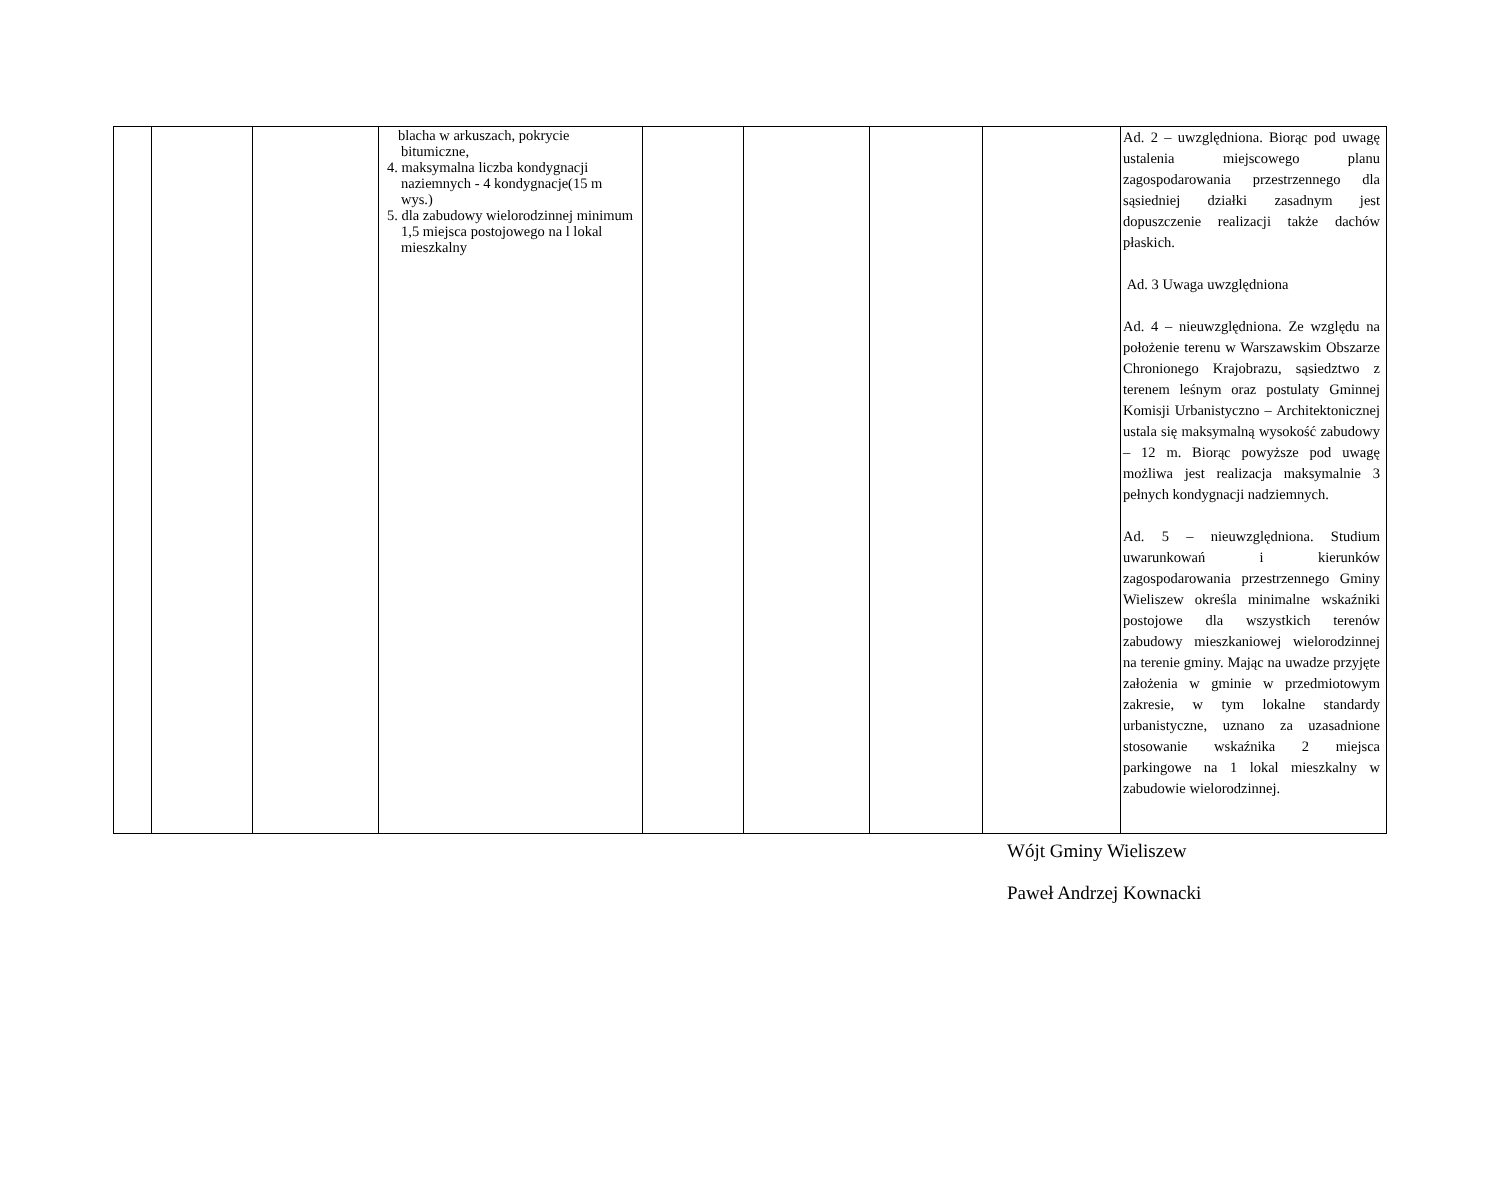| | | | blacha w arkuszach, pokrycie bitumiczne, 4. maksymalna liczba kondygnacji naziemnych - 4 kondygnacje(15 m wys.) 5. dla zabudowy wielorodzinnej minimum 1,5 miejsca postojowego na l lokal mieszkalny | | | | | Ad. 2 – uwzględniona. Biorąc pod uwagę ustalenia miejscowego planu zagospodarowania przestrzennego dla sąsiedniej działki zasadnym jest dopuszczenie realizacji także dachów płaskich. Ad. 3 Uwaga uwzględniona Ad. 4 – nieuwzględniona. Ze względu na położenie terenu w Warszawskim Obszarze Chronionego Krajobrazu, sąsiedztwo z terenem leśnym oraz postulaty Gminnej Komisji Urbanistyczno – Architektonicznej ustala się maksymalną wysokość zabudowy – 12 m. Biorąc powyższe pod uwagę możliwa jest realizacja maksymalnie 3 pełnych kondygnacji nadziemnych. Ad. 5 – nieuwzględniona. Studium uwarunkowań i kierunków zagospodarowania przestrzennego Gminy Wieliszew określa minimalne wskaźniki postojowe dla wszystkich terenów zabudowy mieszkaniowej wielorodzinnej na terenie gminy. Mając na uwadze przyjęte założenia w gminie w przedmiotowym zakresie, w tym lokalne standardy urbanistyczne, uznano za uzasadnione stosowanie wskaźnika 2 miejsca parkingowe na 1 lokal mieszkalny w zabudowie wielorodzinnej. |
Wójt Gminy Wieliszew
Paweł Andrzej Kownacki